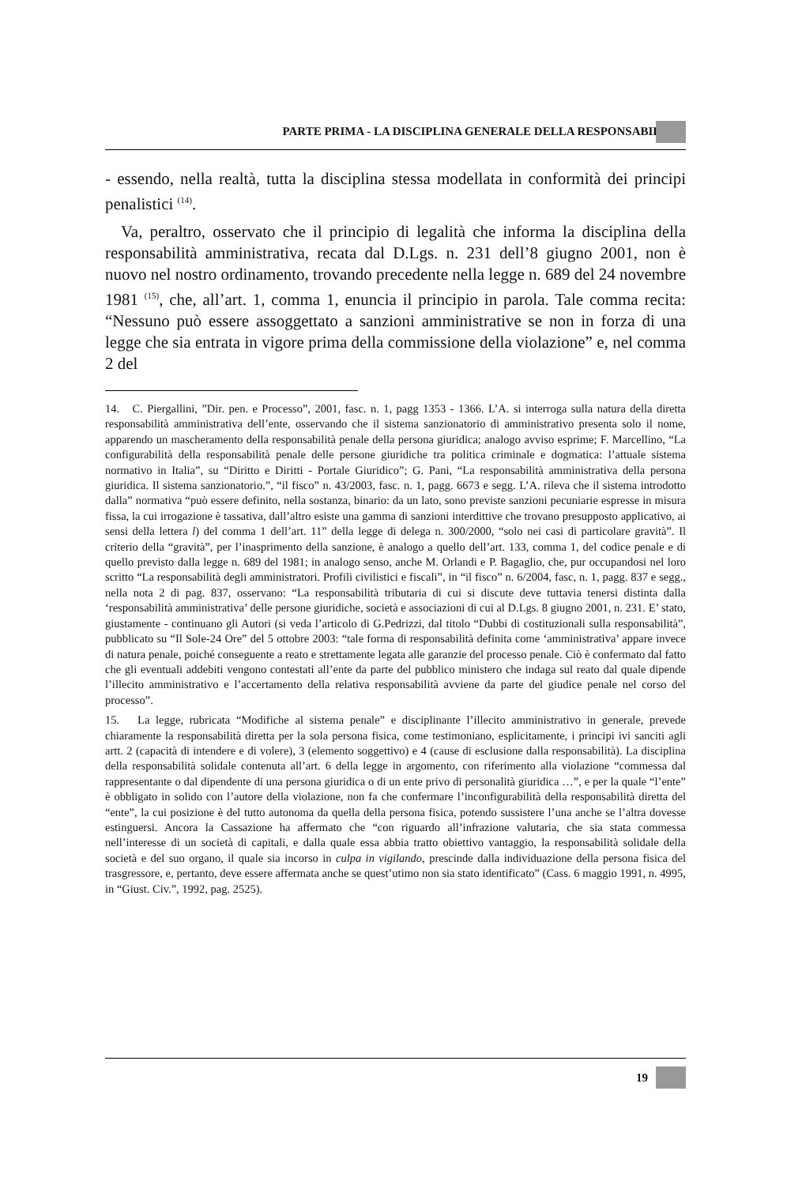PARTE PRIMA - LA DISCIPLINA GENERALE DELLA RESPONSABILITÀ
- essendo, nella realtà, tutta la disciplina stessa modellata in conformità dei principi penalistici <sup>(14)</sup>.
Va, peraltro, osservato che il principio di legalità che informa la disciplina della responsabilità amministrativa, recata dal D.Lgs. n. 231 dell’8 giugno 2001, non è nuovo nel nostro ordinamento, trovando precedente nella legge n. 689 del 24 novembre 1981 <sup>(15)</sup>, che, all’art. 1, comma 1, enuncia il principio in parola. Tale comma recita: “Nessuno può essere assoggettato a sanzioni amministrative se non in forza di una legge che sia entrata in vigore prima della commissione della violazione” e, nel comma 2 del
14. C. Piergallini, ”Dir. pen. e Processo”, 2001, fasc. n. 1, pagg 1353 - 1366. L’A. si interroga sulla natura della diretta responsabilità amministrativa dell’ente, osservando che il sistema sanzionatorio di amministrativo presenta solo il nome, apparendo un mascheramento della responsabilità penale della persona giuridica; analogo avviso esprime; F. Marcellino, “La configurabilità della responsabilità penale delle persone giuridiche tra politica criminale e dogmatica: l’attuale sistema normativo in Italia”, su “Diritto e Diritti - Portale Giuridico”; G. Pani, “La responsabilità amministrativa della persona giuridica. Il sistema sanzionatorio.”, “il fisco” n. 43/2003, fasc. n. 1, pagg. 6673 e segg. L’A. rileva che il sistema introdotto dalla” normativa “può essere definito, nella sostanza, binario: da un lato, sono previste sanzioni pecuniarie espresse in misura fissa, la cui irrogazione è tassativa, dall’altro esiste una gamma di sanzioni interdittive che trovano presupposto applicativo, ai sensi della lettera l) del comma 1 dell’art. 11” della legge di delega n. 300/2000, “solo nei casi di particolare gravità”. Il criterio della “gravità”, per l’inasprimento della sanzione, è analogo a quello dell’art. 133, comma 1, del codice penale e di quello previsto dalla legge n. 689 del 1981; in analogo senso, anche M. Orlandi e P. Bagaglio, che, pur occupandosi nel loro scritto “La responsabilità degli amministratori. Profili civilistici e fiscali”, in “il fisco” n. 6/2004, fasc, n. 1, pagg. 837 e segg., nella nota 2 di pag. 837, osservano: “La responsabilità tributaria di cui si discute deve tuttavia tenersi distinta dalla ‘responsabilità amministrativa’ delle persone giuridiche, società e associazioni di cui al D.Lgs. 8 giugno 2001, n. 231. E’ stato, giustamente - continuano gli Autori (si veda l’articolo di G.Pedrizzi, dal titolo “Dubbi di costituzionali sulla responsabilità”, pubblicato su “Il Sole-24 Ore” del 5 ottobre 2003: “tale forma di responsabilità definita come ‘amministrativa’ appare invece di natura penale, poiché conseguente a reato e strettamente legata alle garanzie del processo penale. Ciò è confermato dal fatto che gli eventuali addebiti vengono contestati all’ente da parte del pubblico ministero che indaga sul reato dal quale dipende l’illecito amministrativo e l’accertamento della relativa responsabilità avviene da parte del giudice penale nel corso del processo”.
15. La legge, rubricata “Modifiche al sistema penale” e disciplinante l’illecito amministrativo in generale, prevede chiaramente la responsabilità diretta per la sola persona fisica, come testimoniano, esplicitamente, i principi ivi sanciti agli artt. 2 (capacità di intendere e di volere), 3 (elemento soggettivo) e 4 (cause di esclusione dalla responsabilità). La disciplina della responsabilità solidale contenuta all’art. 6 della legge in argomento, con riferimento alla violazione “commessa dal rappresentante o dal dipendente di una persona giuridica o di un ente privo di personalità giuridica …”, e per la quale “l’ente” è obbligato in solido con l’autore della violazione, non fa che confermare l’inconfigurabilità della responsabilità diretta del “ente”, la cui posizione è del tutto autonoma da quella della persona fisica, potendo sussistere l’una anche se l’altra dovesse estinguersi. Ancora la Cassazione ha affermato che “con riguardo all’infrazione valutaria, che sia stata commessa nell’interesse di un società di capitali, e dalla quale essa abbia tratto obiettivo vantaggio, la responsabilità solidale della società e del suo organo, il quale sia incorso in culpa in vigilando, prescinde dalla individuazione della persona fisica del trasgressore, e, pertanto, deve essere affermata anche se quest’utimo non sia stato identificato” (Cass. 6 maggio 1991, n. 4995, in “Giust. Civ.”, 1992, pag. 2525).
19